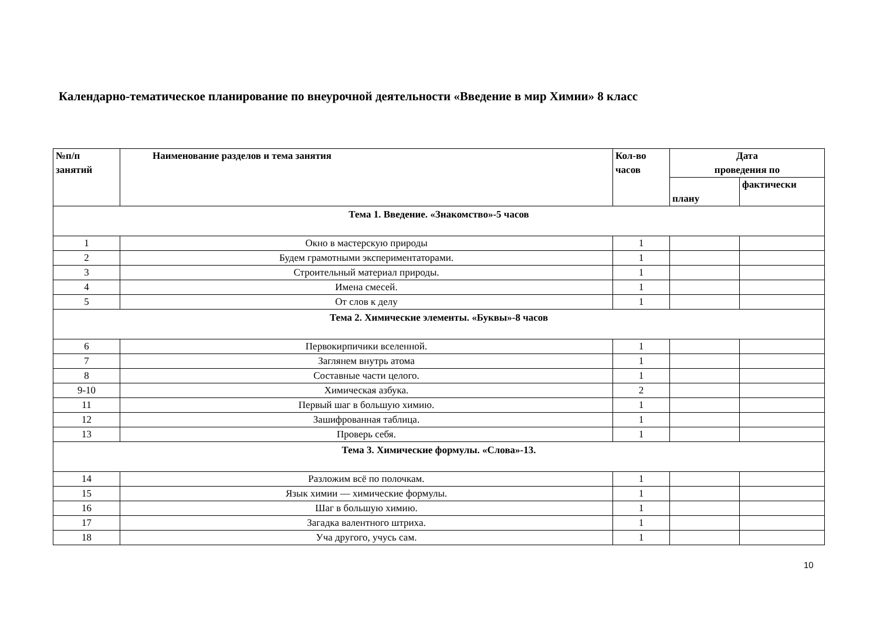Календарно-тематическое планирование по внеурочной деятельности «Введение в мир Химии» 8 класс
| №п/п занятий | Наименование разделов и тема занятия | Кол-во часов | Дата проведения по | |
| --- | --- | --- | --- | --- |
| | | | плану | фактически |
| Тема 1. Введение. «Знакомство»-5 часов | | | | |
| 1 | Окно в мастерскую природы | 1 | | |
| 2 | Будем грамотными экспериментаторами. | 1 | | |
| 3 | Строительный материал природы. | 1 | | |
| 4 | Имена смесей. | 1 | | |
| 5 | От слов к делу | 1 | | |
| Тема 2. Химические элементы. «Буквы»-8 часов | | | | |
| 6 | Первокирпичики вселенной. | 1 | | |
| 7 | Заглянем внутрь атома | 1 | | |
| 8 | Составные части целого. | 1 | | |
| 9-10 | Химическая азбука. | 2 | | |
| 11 | Первый шаг в большую химию. | 1 | | |
| 12 | Зашифрованная таблица. | 1 | | |
| 13 | Проверь себя. | 1 | | |
| Тема 3. Химические формулы. «Слова»-13. | | | | |
| 14 | Разложим всё по полочкам. | 1 | | |
| 15 | Язык химии — химические формулы. | 1 | | |
| 16 | Шаг в большую химию. | 1 | | |
| 17 | Загадка валентного штриха. | 1 | | |
| 18 | Уча другого, учусь сам. | 1 | | |
10